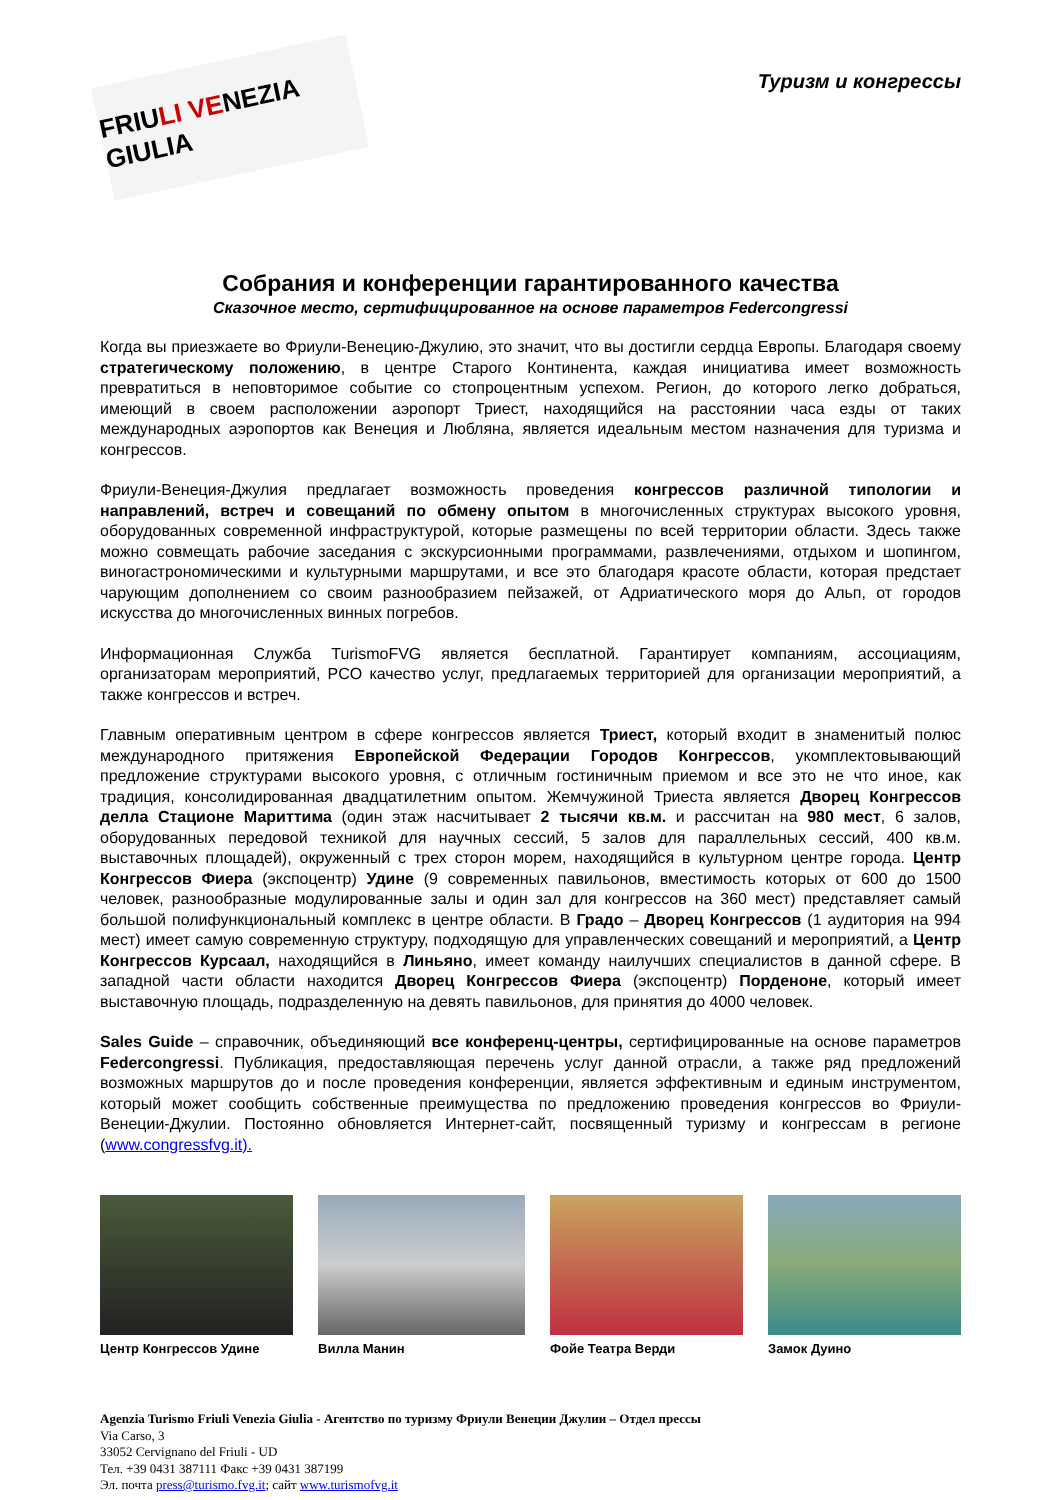FRIULI VENEZIA GIULIA
Туризм и конгрессы
Собрания и конференции гарантированного качества
Сказочное место, сертифицированное на основе параметров Federcongressi
Когда вы приезжаете во Фриули-Венецию-Джулию, это значит, что вы достигли сердца Европы. Благодаря своему стратегическому положению, в центре Старого Континента, каждая инициатива имеет возможность превратиться в неповторимое событие со стопроцентным успехом. Регион, до которого легко добраться, имеющий в своем расположении аэропорт Триест, находящийся на расстоянии часа езды от таких международных аэропортов как Венеция и Любляна, является идеальным местом назначения для туризма и конгрессов.
Фриули-Венеция-Джулия предлагает возможность проведения конгрессов различной типологии и направлений, встреч и совещаний по обмену опытом в многочисленных структурах высокого уровня, оборудованных современной инфраструктурой, которые размещены по всей территории области. Здесь также можно совмещать рабочие заседания с экскурсионными программами, развлечениями, отдыхом и шопингом, виногастрономическими и культурными маршрутами, и все это благодаря красоте области, которая предстает чарующим дополнением со своим разнообразием пейзажей, от Адриатического моря до Альп, от городов искусства до многочисленных винных погребов.
Информационная Служба TurismoFVG является бесплатной. Гарантирует компаниям, ассоциациям, организаторам мероприятий, PCO качество услуг, предлагаемых территорией для организации мероприятий, а также конгрессов и встреч.
Главным оперативным центром в сфере конгрессов является Триест, который входит в знаменитый полюс международного притяжения Европейской Федерации Городов Конгрессов, укомплектовывающий предложение структурами высокого уровня, с отличным гостиничным приемом и все это не что иное, как традиция, консолидированная двадцатилетним опытом. Жемчужиной Триеста является Дворец Конгрессов делла Стационе Мариттима (один этаж насчитывает 2 тысячи кв.м. и рассчитан на 980 мест, 6 залов, оборудованных передовой техникой для научных сессий, 5 залов для параллельных сессий, 400 кв.м. выставочных площадей), окруженный с трех сторон морем, находящийся в культурном центре города. Центр Конгрессов Фиера (экспоцентр) Удине (9 современных павильонов, вместимость которых от 600 до 1500 человек, разнообразные модулированные залы и один зал для конгрессов на 360 мест) представляет самый большой полифункциональный комплекс в центре области. В Градо – Дворец Конгрессов (1 аудитория на 994 мест) имеет самую современную структуру, подходящую для управленческих совещаний и мероприятий, а Центр Конгрессов Курсаал, находящийся в Линьяно, имеет команду наилучших специалистов в данной сфере. В западной части области находится Дворец Конгрессов Фиера (экспоцентр) Порденоне, который имеет выставочную площадь, подразделенную на девять павильонов, для принятия до 4000 человек.
Sales Guide – справочник, объединяющий все конференц-центры, сертифицированные на основе параметров Federcongressi. Публикация, предоставляющая перечень услуг данной отрасли, а также ряд предложений возможных маршрутов до и после проведения конференции, является эффективным и единым инструментом, который может сообщить собственные преимущества по предложению проведения конгрессов во Фриули-Венеции-Джулии. Постоянно обновляется Интернет-сайт, посвященный туризму и конгрессам в регионе (www.congressfvg.it).
Центр Конгрессов Удине Вилла Манин Фойе Театра Верди Замок Дуино
Agenzia Turismo Friuli Venezia Giulia - Агентство по туризму Фриули Венеции Джулии – Отдел прессы
Via Carso, 3
33052 Cervignano del Friuli - UD
Тел. +39 0431 387111 Факс +39 0431 387199
Эл. почта press@turismo.fvg.it; сайт www.turismofvg.it